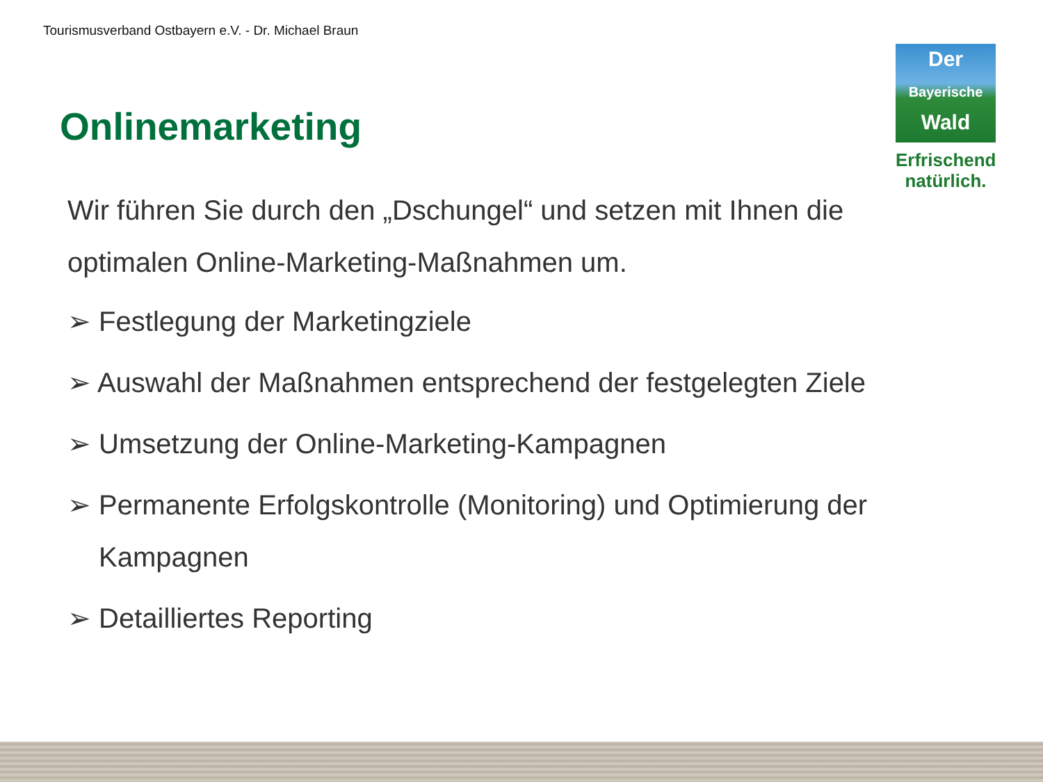Tourismusverband Ostbayern e.V. - Dr. Michael Braun
Onlinemarketing
Der
Bayerische
Wald
Erfrischend
natürlich.
Wir führen Sie durch den „Dschungel“ und setzen mit Ihnen die optimalen Online-Marketing-Maßnahmen um.
➢ Festlegung der Marketingziele
➢ Auswahl der Maßnahmen entsprechend der festgelegten Ziele
➢ Umsetzung der Online-Marketing-Kampagnen
➢ Permanente Erfolgskontrolle (Monitoring) und Optimierung der Kampagnen
➢ Detailliertes Reporting